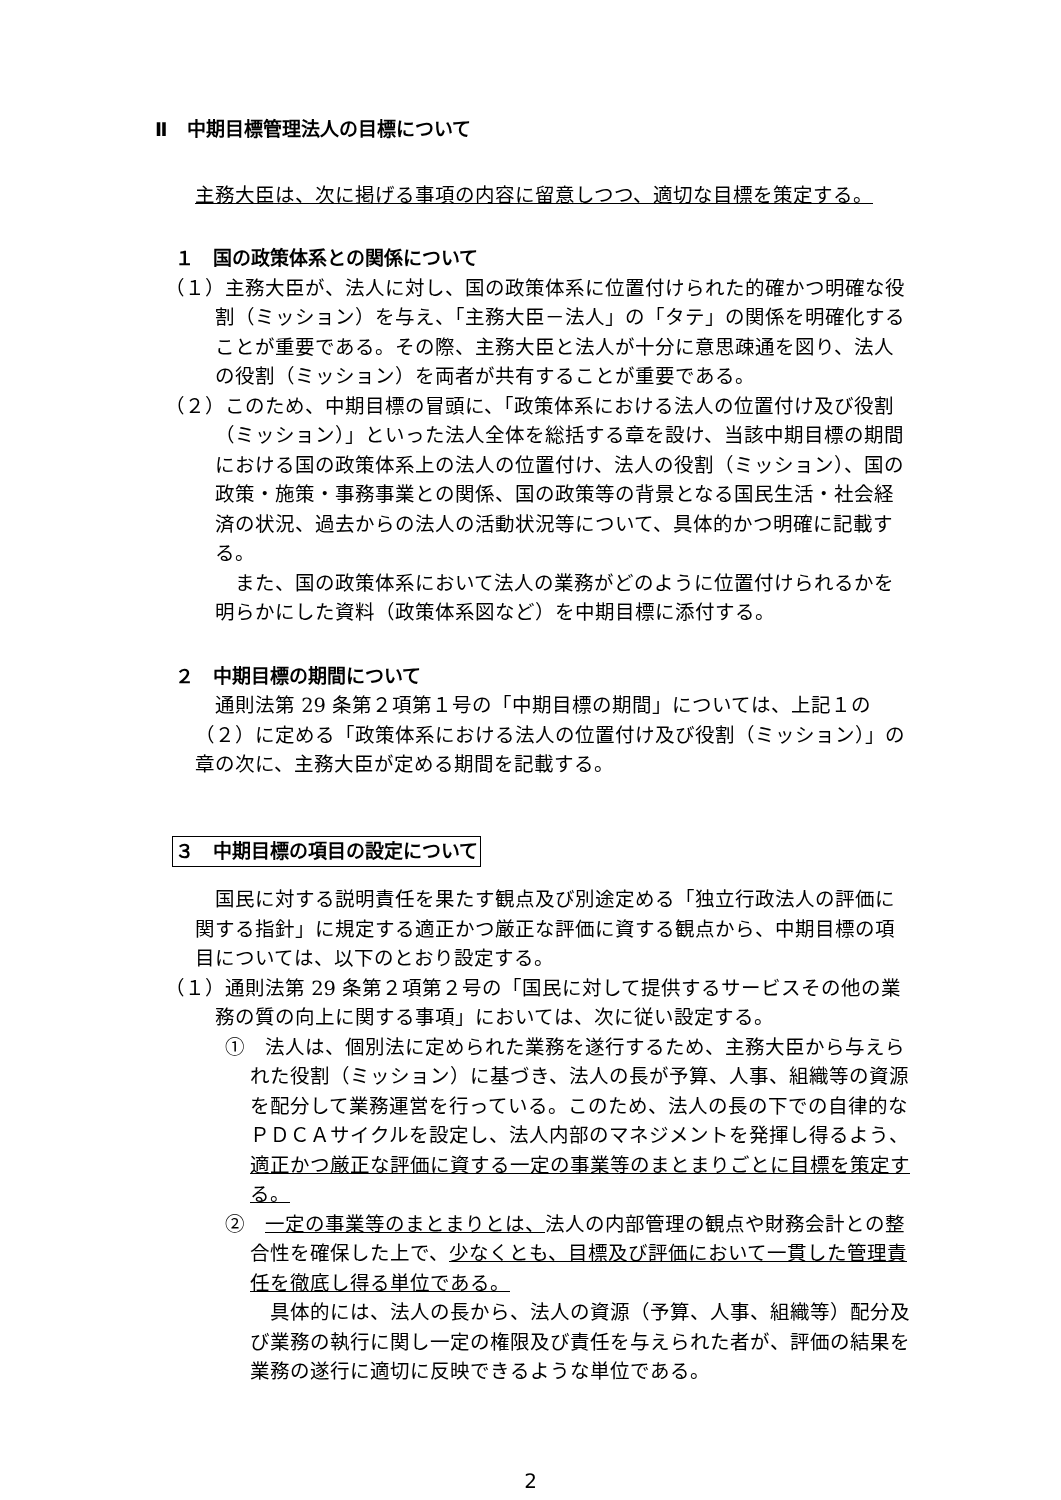Ⅱ　中期目標管理法人の目標について
主務大臣は、次に掲げる事項の内容に留意しつつ、適切な目標を策定する。
１　国の政策体系との関係について
（１）主務大臣が、法人に対し、国の政策体系に位置付けられた的確かつ明確な役割（ミッション）を与え、「主務大臣－法人」の「タテ」の関係を明確化することが重要である。その際、主務大臣と法人が十分に意思疎通を図り、法人の役割（ミッション）を両者が共有することが重要である。
（２）このため、中期目標の冒頭に、「政策体系における法人の位置付け及び役割（ミッション）」といった法人全体を総括する章を設け、当該中期目標の期間における国の政策体系上の法人の位置付け、法人の役割（ミッション）、国の政策・施策・事務事業との関係、国の政策等の背景となる国民生活・社会経済の状況、過去からの法人の活動状況等について、具体的かつ明確に記載する。
また、国の政策体系において法人の業務がどのように位置付けられるかを明らかにした資料（政策体系図など）を中期目標に添付する。
２　中期目標の期間について
通則法第 29 条第２項第１号の「中期目標の期間」については、上記１の（２）に定める「政策体系における法人の位置付け及び役割（ミッション）」の章の次に、主務大臣が定める期間を記載する。
３　中期目標の項目の設定について
国民に対する説明責任を果たす観点及び別途定める「独立行政法人の評価に関する指針」に規定する適正かつ厳正な評価に資する観点から、中期目標の項目については、以下のとおり設定する。
（１）通則法第 29 条第２項第２号の「国民に対して提供するサービスその他の業務の質の向上に関する事項」においては、次に従い設定する。
①　法人は、個別法に定められた業務を遂行するため、主務大臣から与えられた役割（ミッション）に基づき、法人の長が予算、人事、組織等の資源を配分して業務運営を行っている。このため、法人の長の下での自律的なＰＤＣＡサイクルを設定し、法人内部のマネジメントを発揮し得るよう、適正かつ厳正な評価に資する一定の事業等のまとまりごとに目標を策定する。
②　一定の事業等のまとまりとは、法人の内部管理の観点や財務会計との整合性を確保した上で、少なくとも、目標及び評価において一貫した管理責任を徹底し得る単位である。
具体的には、法人の長から、法人の資源（予算、人事、組織等）配分及び業務の執行に関し一定の権限及び責任を与えられた者が、評価の結果を業務の遂行に適切に反映できるような単位である。
2